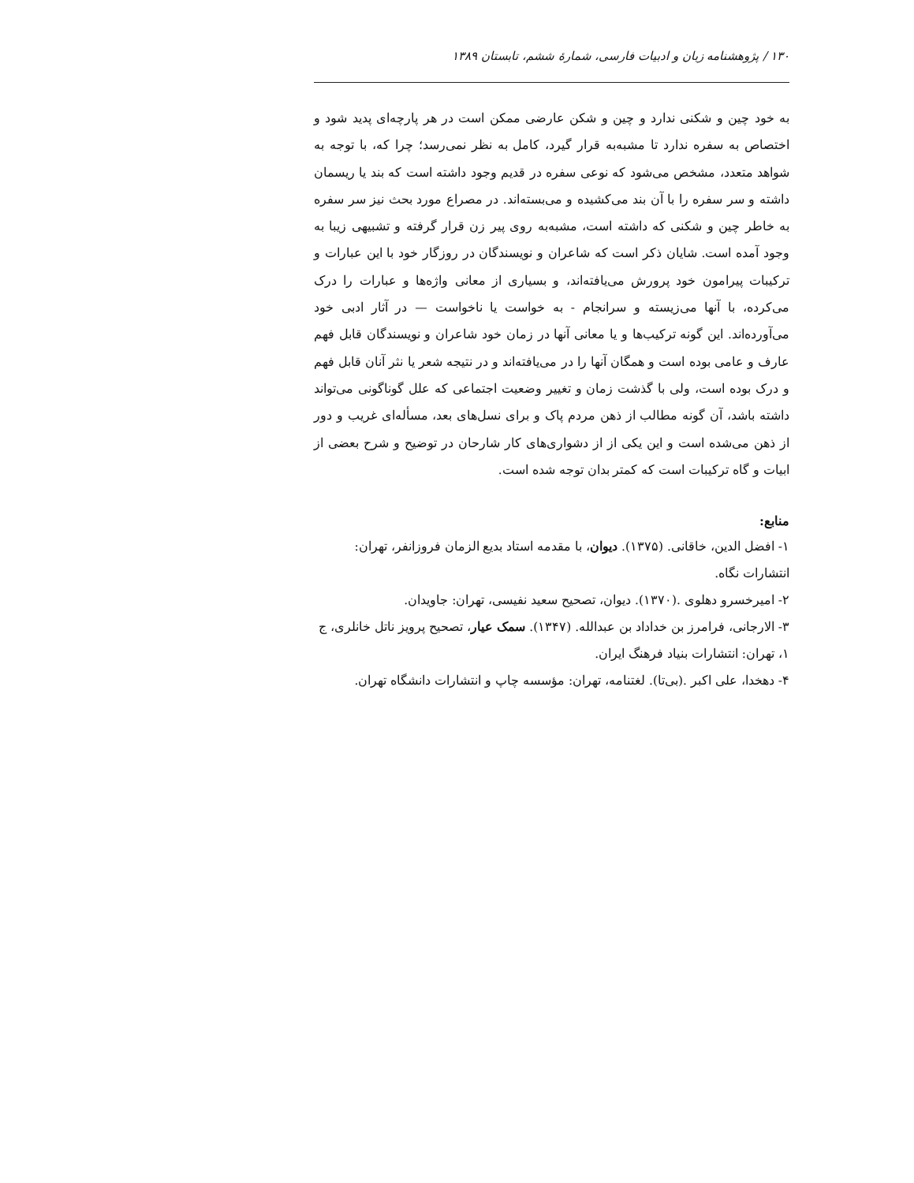۱۳۰ / پژوهشنامه زبان و ادبیات فارسی، شمارهٔ ششم، تابستان ۱۳۸۹
به خود چین و شکنی ندارد و چین و شکن عارضی ممکن است در هر پارچه‌ای پدید شود و اختصاص به سفره ندارد تا مشبه‌به قرار گیرد، کامل به نظر نمی‌رسد؛ چرا که، با توجه به شواهد متعدد، مشخص می‌شود که نوعی سفره در قدیم وجود داشته است که بند یا ریسمان داشته و سر سفره را با آن بند می‌کشیده و می‌بسته‌اند. در مصراع مورد بحث نیز سر سفره به خاطر چین و شکنی که داشته است، مشبه‌به روی پیر زن قرار گرفته و تشبیهی زیبا به وجود آمده است. شایان ذکر است که شاعران و نویسندگان در روزگار خود با این عبارات و ترکیبات پیرامون خود پرورش می‌یافته‌اند، و بسیاری از معانی واژه‌ها و عبارات را درک می‌کرده، با آنها می‌زیسته و سرانجام - به خواست یا ناخواست — در آثار ادبی خود می‌آورده‌اند. این گونه ترکیب‌ها و یا معانی آنها در زمان خود شاعران و نویسندگان قابل فهم عارف و عامی بوده است و همگان آنها را در می‌یافته‌اند و در نتیجه شعر یا نثر آنان قابل فهم و درک بوده است، ولی با گذشت زمان و تغییر وضعیت اجتماعی که علل گوناگونی می‌تواند داشته باشد، آن گونه مطالب از ذهن مردم پاک و برای نسل‌های بعد، مسأله‌ای غریب و دور از ذهن می‌شده است و این یکی از از دشواری‌های کار شارحان در توضیح و شرح بعضی از ابیات و گاه ترکیبات است که کمتر بدان توجه شده است.
منابع:
۱- افضل الدین، خاقانی. (۱۳۷۵). دیوان، با مقدمه استاد بدیع الزمان فروزانفر، تهران: انتشارات نگاه.
۲- امیرخسرو دهلوی .(۱۳۷۰). دیوان، تصحیح سعید نفیسی، تهران: جاویدان.
۳- الارجانی، فرامرز بن خداداد بن عبدالله. (۱۳۴۷). سمک عیار، تصحیح پرویز ناتل خانلری، ج ۱، تهران: انتشارات بنیاد فرهنگ ایران.
۴- دهخدا، علی اکبر .(بی‌تا). لغتنامه، تهران: مؤسسه چاپ و انتشارات دانشگاه تهران.